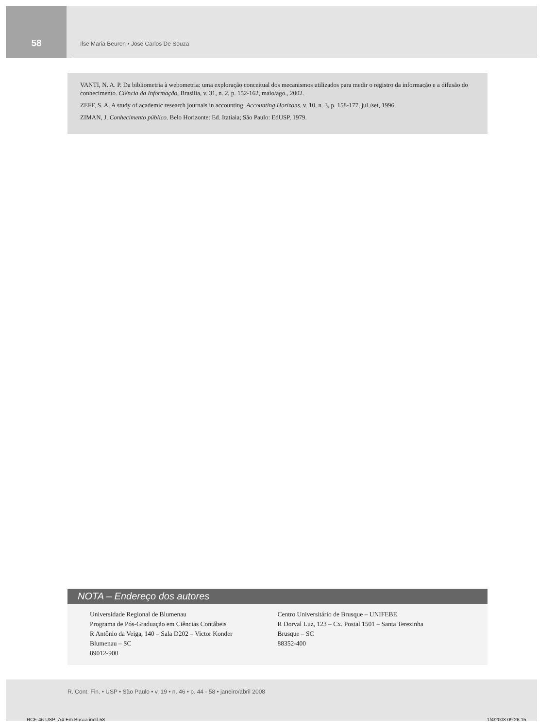58
Ilse Maria Beuren • José Carlos De Souza
VANTI, N. A. P. Da bibliometria à webometria: uma exploração conceitual dos mecanismos utilizados para medir o registro da informação e a difusão do conhecimento. Ciência da Informação, Brasília, v. 31, n. 2, p. 152-162, maio/ago., 2002.
ZEFF, S. A. A study of academic research journals in accounting. Accounting Horizons, v. 10, n. 3, p. 158-177, jul./set, 1996.
ZIMAN, J. Conhecimento público. Belo Horizonte: Ed. Itatiaia; São Paulo: EdUSP, 1979.
NOTA – Endereço dos autores
Universidade Regional de Blumenau
Programa de Pós-Graduação em Ciências Contábeis
R Antônio da Veiga, 140 – Sala D202 – Victor Konder
Blumenau – SC
89012-900
Centro Universitário de Brusque – UNIFEBE
R Dorval Luz, 123 – Cx. Postal 1501 – Santa Terezinha
Brusque – SC
88352-400
R. Cont. Fin. • USP • São Paulo • v. 19 • n. 46 • p. 44 - 58 • janeiro/abril 2008
RCF-46-USP_A4-Em Busca.indd 58 1/4/2008 09:26:15